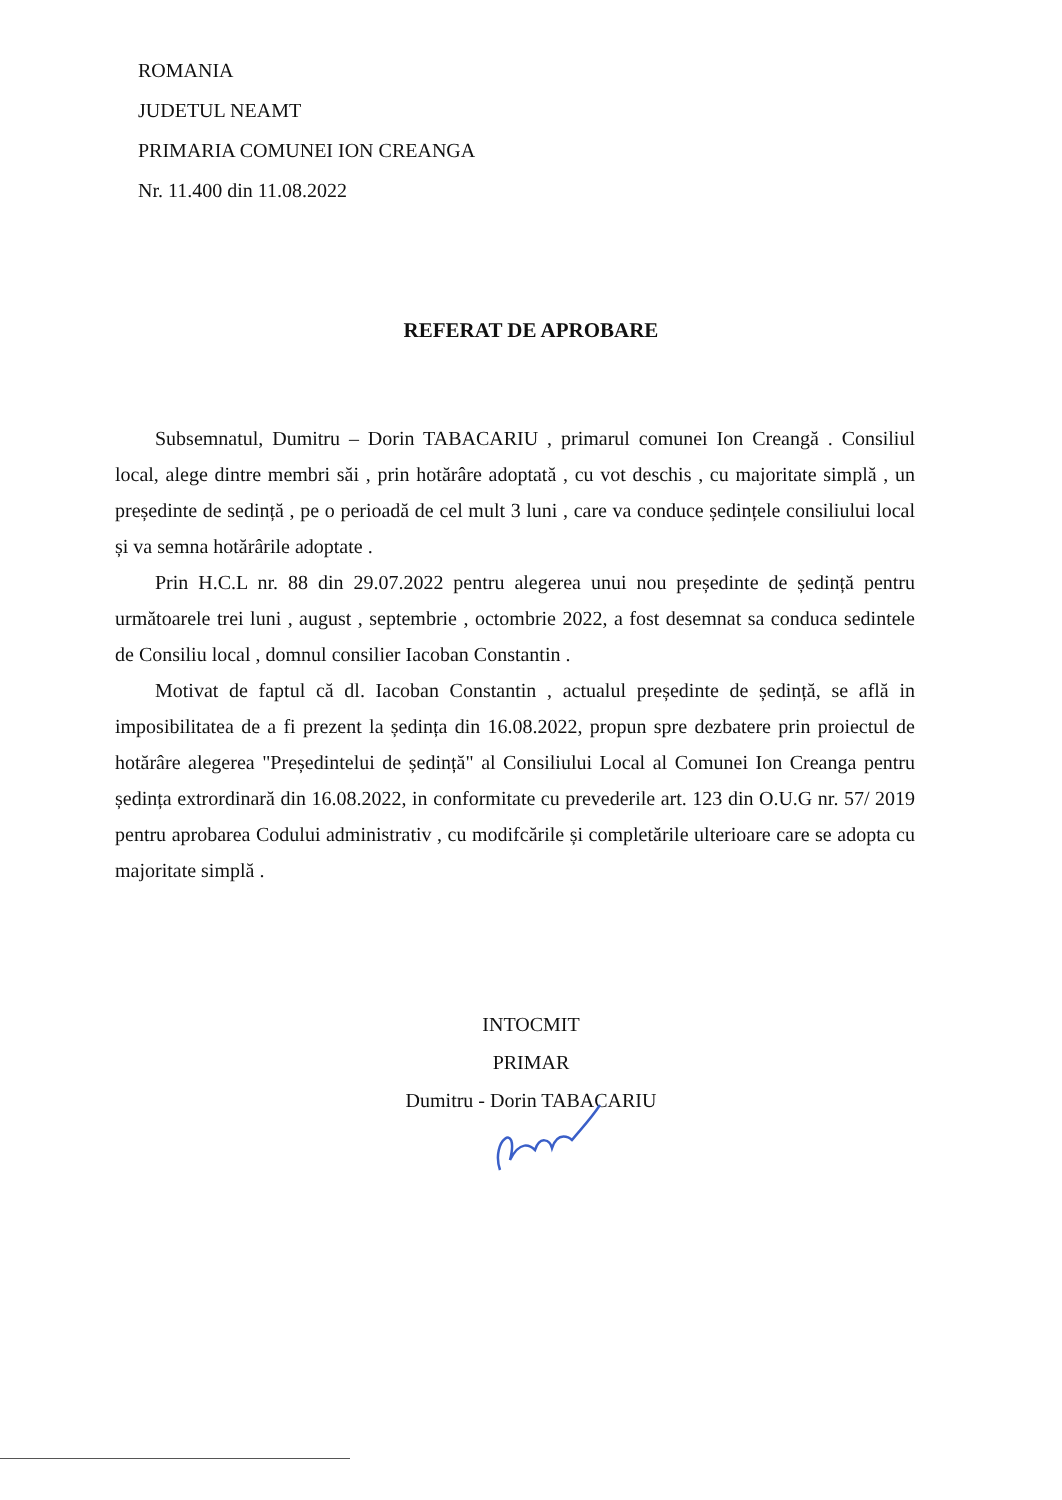ROMANIA
JUDETUL NEAMT
PRIMARIA COMUNEI ION CREANGA
Nr. 11.400 din 11.08.2022
REFERAT DE APROBARE
Subsemnatul, Dumitru – Dorin TABACARIU , primarul comunei Ion Creangă . Consiliul local, alege dintre membri săi , prin hotărâre adoptată , cu vot deschis , cu majoritate simplă , un președinte de sedință , pe o perioadă de cel mult 3 luni , care va conduce ședințele consiliului local și va semna hotărârile adoptate .
Prin H.C.L nr. 88 din 29.07.2022 pentru alegerea unui nou președinte de ședință pentru următoarele trei luni , august , septembrie , octombrie 2022, a fost desemnat sa conduca sedintele de Consiliu local , domnul consilier Iacoban Constantin .
Motivat de faptul că dl. Iacoban Constantin , actualul președinte de ședință, se află in imposibilitatea de a fi prezent la ședința din 16.08.2022, propun spre dezbatere prin proiectul de hotărâre alegerea "Președintelui de ședință" al Consiliului Local al Comunei Ion Creanga pentru ședința extrordinară din 16.08.2022, in conformitate cu prevederile art. 123 din O.U.G nr. 57/ 2019 pentru aprobarea Codului administrativ , cu modifcările și completările ulterioare care se adopta cu majoritate simplă .
INTOCMIT
PRIMAR
Dumitru - Dorin TABACARIU